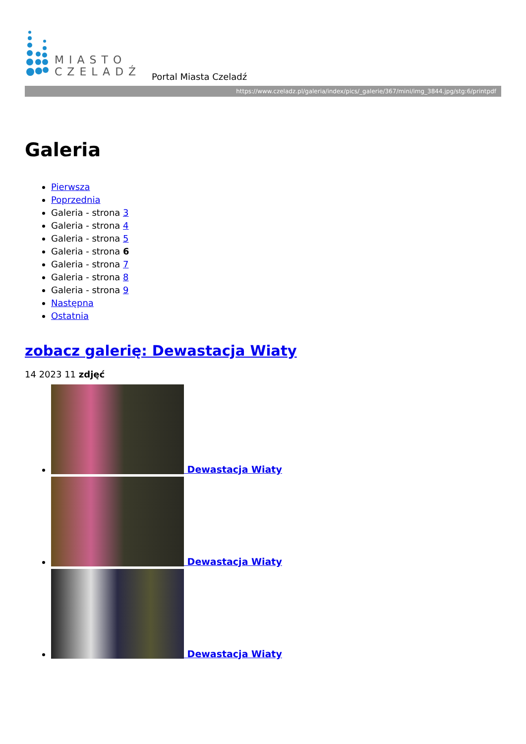MIASTO
CZELADŹ
Portal Miasta Czeladź
https://www.czeladz.pl/galeria/index/pics/_galerie/367/mini/img_3844.jpg/stg:6/printpdf
Galeria
Pierwsza
Poprzednia
Galeria - strona 3
Galeria - strona 4
Galeria - strona 5
Galeria - strona 6
Galeria - strona 7
Galeria - strona 8
Galeria - strona 9
Następna
Ostatnia
zobacz galerię: Dewastacja Wiaty
14 2023 11 zdjęć
Dewastacja Wiaty
Dewastacja Wiaty
Dewastacja Wiaty